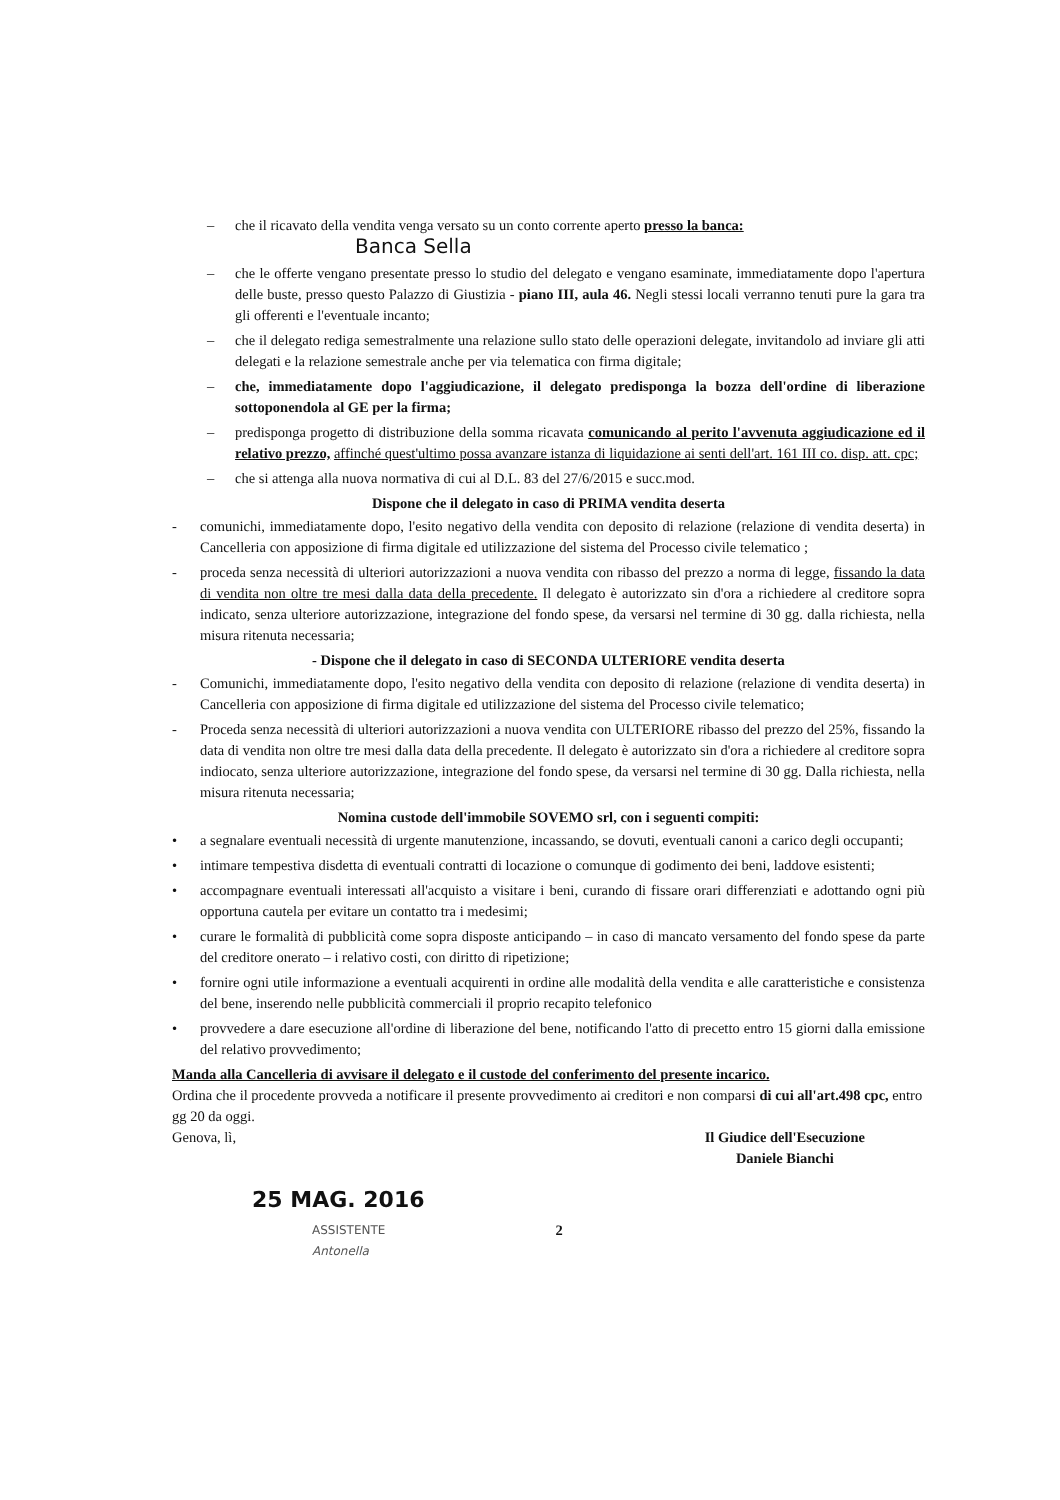– che il ricavato della vendita venga versato su un conto corrente aperto presso la banca:
Banca Sella
– che le offerte vengano presentate presso lo studio del delegato e vengano esaminate, immediatamente dopo l'apertura delle buste, presso questo Palazzo di Giustizia - piano III, aula 46. Negli stessi locali verranno tenuti pure la gara tra gli offerenti e l'eventuale incanto;
– che il delegato rediga semestralmente una relazione sullo stato delle operazioni delegate, invitandolo ad inviare gli atti delegati e la relazione semestrale anche per via telematica con firma digitale;
– che, immediatamente dopo l'aggiudicazione, il delegato predisponga la bozza dell'ordine di liberazione sottoponendola al GE per la firma;
– predisponga progetto di distribuzione della somma ricavata comunicando al perito l'avvenuta aggiudicazione ed il relativo prezzo, affinché quest'ultimo possa avanzare istanza di liquidazione ai senti dell'art. 161 III co. disp. att. cpc;
– che si attenga alla nuova normativa di cui al D.L. 83 del 27/6/2015 e succ.mod.
Dispone che il delegato in caso di PRIMA vendita deserta
- comunichi, immediatamente dopo, l'esito negativo della vendita con deposito di relazione (relazione di vendita deserta) in Cancelleria con apposizione di firma digitale ed utilizzazione del sistema del Processo civile telematico ;
- proceda senza necessità di ulteriori autorizzazioni a nuova vendita con ribasso del prezzo a norma di legge, fissando la data di vendita non oltre tre mesi dalla data della precedente. Il delegato è autorizzato sin d'ora a richiedere al creditore sopra indicato, senza ulteriore autorizzazione, integrazione del fondo spese, da versarsi nel termine di 30 gg. dalla richiesta, nella misura ritenuta necessaria;
- Dispone che il delegato in caso di SECONDA ULTERIORE vendita deserta
- Comunichi, immediatamente dopo, l'esito negativo della vendita con deposito di relazione (relazione di vendita deserta) in Cancelleria con apposizione di firma digitale ed utilizzazione del sistema del Processo civile telematico;
- Proceda senza necessità di ulteriori autorizzazioni a nuova vendita con ULTERIORE ribasso del prezzo del 25%, fissando la data di vendita non oltre tre mesi dalla data della precedente. Il delegato è autorizzato sin d'ora a richiedere al creditore sopra indiocato, senza ulteriore autorizzazione, integrazione del fondo spese, da versarsi nel termine di 30 gg. Dalla richiesta, nella misura ritenuta necessaria;
Nomina custode dell'immobile SOVEMO srl, con i seguenti compiti:
• a segnalare eventuali necessità di urgente manutenzione, incassando, se dovuti, eventuali canoni a carico degli occupanti;
• intimare tempestiva disdetta di eventuali contratti di locazione o comunque di godimento dei beni, laddove esistenti;
• accompagnare eventuali interessati all'acquisto a visitare i beni, curando di fissare orari differenziati e adottando ogni più opportuna cautela per evitare un contatto tra i medesimi;
• curare le formalità di pubblicità come sopra disposte anticipando – in caso di mancato versamento del fondo spese da parte del creditore onerato – i relativo costi, con diritto di ripetizione;
• fornire ogni utile informazione a eventuali acquirenti in ordine alle modalità della vendita e alle caratteristiche e consistenza del bene, inserendo nelle pubblicità commerciali il proprio recapito telefonico
• provvedere a dare esecuzione all'ordine di liberazione del bene, notificando l'atto di precetto entro 15 giorni dalla emissione del relativo provvedimento;
Manda alla Cancelleria di avvisare il delegato e il custode del conferimento del presente incarico.
Ordina che il procedente provveda a notificare il presente provvedimento ai creditori e non comparsi di cui all'art.498 cpc, entro gg 20 da oggi.
Genova, lì, Il Giudice dell'Esecuzione
Daniele Bianchi
25 MAG. 2016
ASSISTENTE
Antonella 2